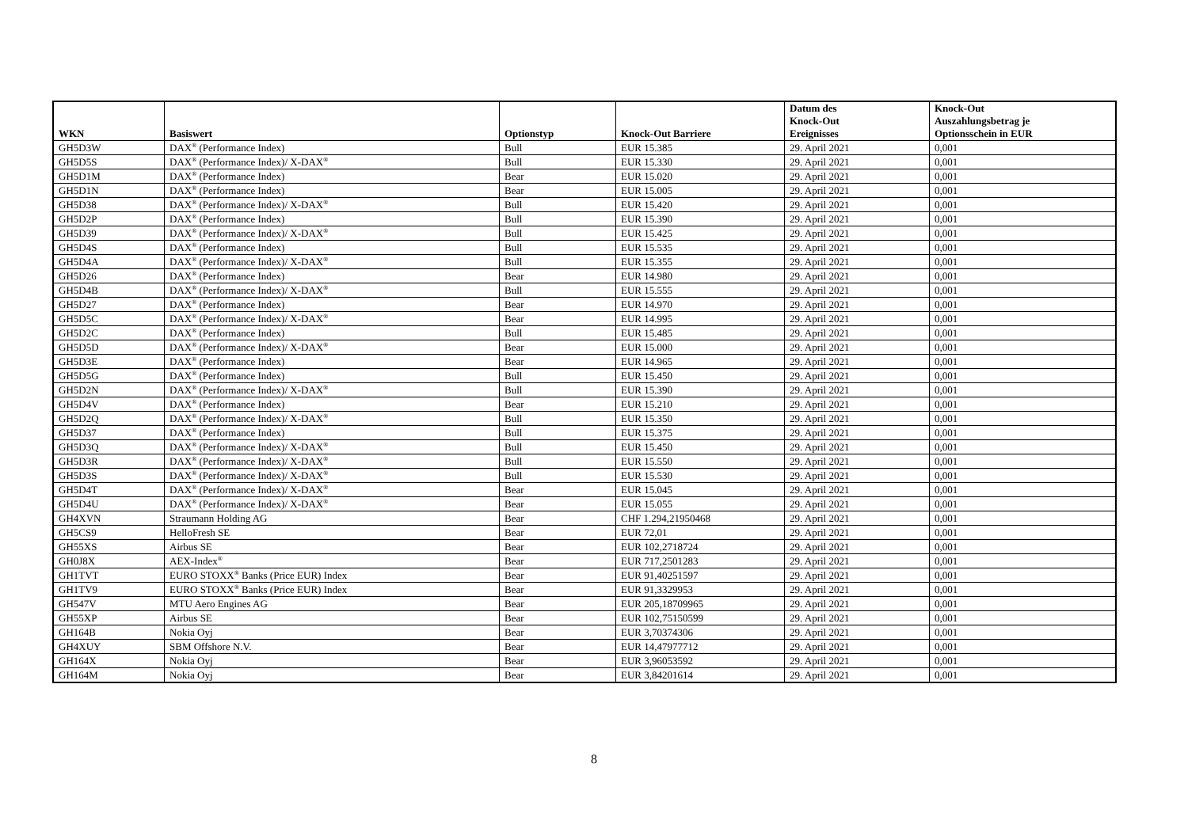| WKN | Basiswert | Optionstyp | Knock-Out Barriere | Datum des Knock-Out Ereignisses | Knock-Out Auszahlungsbetrag je Optionsschein in EUR |
| --- | --- | --- | --- | --- | --- |
| GH5D3W | DAX<sup>®</sup> (Performance Index) | Bull | EUR 15.385 | 29. April 2021 | 0,001 |
| GH5D5S | DAX<sup>®</sup> (Performance Index)/ X-DAX<sup>®</sup> | Bull | EUR 15.330 | 29. April 2021 | 0,001 |
| GH5D1M | DAX<sup>®</sup> (Performance Index) | Bear | EUR 15.020 | 29. April 2021 | 0,001 |
| GH5D1N | DAX<sup>®</sup> (Performance Index) | Bear | EUR 15.005 | 29. April 2021 | 0,001 |
| GH5D38 | DAX<sup>®</sup> (Performance Index)/ X-DAX<sup>®</sup> | Bull | EUR 15.420 | 29. April 2021 | 0,001 |
| GH5D2P | DAX<sup>®</sup> (Performance Index) | Bull | EUR 15.390 | 29. April 2021 | 0,001 |
| GH5D39 | DAX<sup>®</sup> (Performance Index)/ X-DAX<sup>®</sup> | Bull | EUR 15.425 | 29. April 2021 | 0,001 |
| GH5D4S | DAX<sup>®</sup> (Performance Index) | Bull | EUR 15.535 | 29. April 2021 | 0,001 |
| GH5D4A | DAX<sup>®</sup> (Performance Index)/ X-DAX<sup>®</sup> | Bull | EUR 15.355 | 29. April 2021 | 0,001 |
| GH5D26 | DAX<sup>®</sup> (Performance Index) | Bear | EUR 14.980 | 29. April 2021 | 0,001 |
| GH5D4B | DAX<sup>®</sup> (Performance Index)/ X-DAX<sup>®</sup> | Bull | EUR 15.555 | 29. April 2021 | 0,001 |
| GH5D27 | DAX<sup>®</sup> (Performance Index) | Bear | EUR 14.970 | 29. April 2021 | 0,001 |
| GH5D5C | DAX<sup>®</sup> (Performance Index)/ X-DAX<sup>®</sup> | Bear | EUR 14.995 | 29. April 2021 | 0,001 |
| GH5D2C | DAX<sup>®</sup> (Performance Index) | Bull | EUR 15.485 | 29. April 2021 | 0,001 |
| GH5D5D | DAX<sup>®</sup> (Performance Index)/ X-DAX<sup>®</sup> | Bear | EUR 15.000 | 29. April 2021 | 0,001 |
| GH5D3E | DAX<sup>®</sup> (Performance Index) | Bear | EUR 14.965 | 29. April 2021 | 0,001 |
| GH5D5G | DAX<sup>®</sup> (Performance Index) | Bull | EUR 15.450 | 29. April 2021 | 0,001 |
| GH5D2N | DAX<sup>®</sup> (Performance Index)/ X-DAX<sup>®</sup> | Bull | EUR 15.390 | 29. April 2021 | 0,001 |
| GH5D4V | DAX<sup>®</sup> (Performance Index) | Bear | EUR 15.210 | 29. April 2021 | 0,001 |
| GH5D2Q | DAX<sup>®</sup> (Performance Index)/ X-DAX<sup>®</sup> | Bull | EUR 15.350 | 29. April 2021 | 0,001 |
| GH5D37 | DAX<sup>®</sup> (Performance Index) | Bull | EUR 15.375 | 29. April 2021 | 0,001 |
| GH5D3Q | DAX<sup>®</sup> (Performance Index)/ X-DAX<sup>®</sup> | Bull | EUR 15.450 | 29. April 2021 | 0,001 |
| GH5D3R | DAX<sup>®</sup> (Performance Index)/ X-DAX<sup>®</sup> | Bull | EUR 15.550 | 29. April 2021 | 0,001 |
| GH5D3S | DAX<sup>®</sup> (Performance Index)/ X-DAX<sup>®</sup> | Bull | EUR 15.530 | 29. April 2021 | 0,001 |
| GH5D4T | DAX<sup>®</sup> (Performance Index)/ X-DAX<sup>®</sup> | Bear | EUR 15.045 | 29. April 2021 | 0,001 |
| GH5D4U | DAX<sup>®</sup> (Performance Index)/ X-DAX<sup>®</sup> | Bear | EUR 15.055 | 29. April 2021 | 0,001 |
| GH4XVN | Straumann Holding AG | Bear | CHF 1.294,21950468 | 29. April 2021 | 0,001 |
| GH5CS9 | HelloFresh SE | Bear | EUR 72,01 | 29. April 2021 | 0,001 |
| GH55XS | Airbus SE | Bear | EUR 102,2718724 | 29. April 2021 | 0,001 |
| GH0J8X | AEX-Index<sup>®</sup> | Bear | EUR 717,2501283 | 29. April 2021 | 0,001 |
| GH1TVT | EURO STOXX<sup>®</sup> Banks (Price EUR) Index | Bear | EUR 91,40251597 | 29. April 2021 | 0,001 |
| GH1TV9 | EURO STOXX<sup>®</sup> Banks (Price EUR) Index | Bear | EUR 91,3329953 | 29. April 2021 | 0,001 |
| GH547V | MTU Aero Engines AG | Bear | EUR 205,18709965 | 29. April 2021 | 0,001 |
| GH55XP | Airbus SE | Bear | EUR 102,75150599 | 29. April 2021 | 0,001 |
| GH164B | Nokia Oyj | Bear | EUR 3,70374306 | 29. April 2021 | 0,001 |
| GH4XUY | SBM Offshore N.V. | Bear | EUR 14,47977712 | 29. April 2021 | 0,001 |
| GH164X | Nokia Oyj | Bear | EUR 3,96053592 | 29. April 2021 | 0,001 |
| GH164M | Nokia Oyj | Bear | EUR 3,84201614 | 29. April 2021 | 0,001 |
8